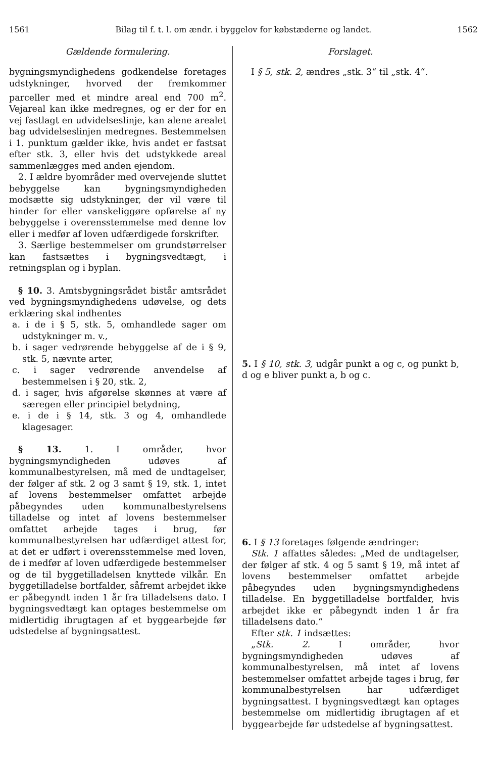1561 Bilag til f. t. l. om ændr. i byggelov for købstæderne og landet. 1562
Gældende formulering.
bygningsmyndighedens godkendelse foretages udstykninger, hvorved der fremkommer parceller med et mindre areal end 700 m<sup>2</sup>. Vejareal kan ikke medregnes, og er der for en vej fastlagt en udvidelseslinje, kan alene arealet bag udvidelseslinjen medregnes. Bestemmelsen i 1. punktum gælder ikke, hvis andet er fastsat efter stk. 3, eller hvis det udstykkede areal sammenlægges med anden ejendom.
2. I ældre byområder med overvejende sluttet bebyggelse kan bygningsmyndigheden modsætte sig udstykninger, der vil være til hinder for eller vanskeliggøre opførelse af ny bebyggelse i overensstemmelse med denne lov eller i medfør af loven udfærdigede forskrifter.
3. Særlige bestemmelser om grundstørrelser kan fastsættes i bygningsvedtægt, i retningsplan og i byplan.
§ 10. 3. Amtsbygningsrådet bistår amtsrådet ved bygningsmyndighedens udøvelse, og dets erklæring skal indhentes
a. i de i § 5, stk. 5, omhandlede sager om udstykninger m. v.,
b. i sager vedrørende bebyggelse af de i § 9, stk. 5, nævnte arter,
c. i sager vedrørende anvendelse af bestemmelsen i § 20, stk. 2,
d. i sager, hvis afgørelse skønnes at være af særegen eller principiel betydning,
e. i de i § 14, stk. 3 og 4, omhandlede klagesager.
§ 13. 1. I områder, hvor bygningsmyndigheden udøves af kommunalbestyrelsen, må med de undtagelser, der følger af stk. 2 og 3 samt § 19, stk. 1, intet af lovens bestemmelser omfattet arbejde påbegyndes uden kommunalbestyrelsens tilladelse og intet af lovens bestemmelser omfattet arbejde tages i brug, før kommunalbestyrelsen har udfærdiget attest for, at det er udført i overensstemmelse med loven, de i medfør af loven udfærdigede bestemmelser og de til byggetilladelsen knyttede vilkår. En byggetilladelse bortfalder, såfremt arbejdet ikke er påbegyndt inden 1 år fra tilladelsens dato. I bygningsvedtægt kan optages bestemmelse om midlertidig ibrugtagen af et byggearbejde før udstedelse af bygningsattest.
Forslaget.
I § 5, stk. 2, ændres „stk. 3“ til „stk. 4“.
5. I § 10, stk. 3, udgår punkt a og c, og punkt b, d og e bliver punkt a, b og c.
6. I § 13 foretages følgende ændringer:
Stk. 1 affattes således: „Med de undtagelser, der følger af stk. 4 og 5 samt § 19, må intet af lovens bestemmelser omfattet arbejde påbegyndes uden bygningsmyndighedens tilladelse. En byggetilladelse bortfalder, hvis arbejdet ikke er påbegyndt inden 1 år fra tilladelsens dato.“
Efter stk. 1 indsættes:
„Stk. 2. I områder, hvor bygningsmyndigheden udøves af kommunalbestyrelsen, må intet af lovens bestemmelser omfattet arbejde tages i brug, før kommunalbestyrelsen har udfærdiget bygningsattest. I bygningsvedtægt kan optages bestemmelse om midlertidig ibrugtagen af et byggearbejde før udstedelse af bygningsattest.